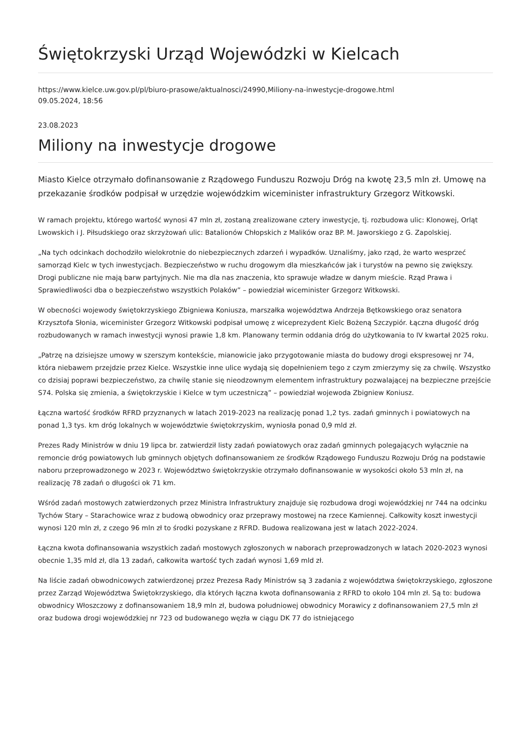Świętokrzyski Urząd Wojewódzki w Kielcach
https://www.kielce.uw.gov.pl/pl/biuro-prasowe/aktualnosci/24990,Miliony-na-inwestycje-drogowe.html
09.05.2024, 18:56
23.08.2023
Miliony na inwestycje drogowe
Miasto Kielce otrzymało dofinansowanie z Rządowego Funduszu Rozwoju Dróg na kwotę 23,5 mln zł. Umowę na przekazanie środków podpisał w urzędzie wojewódzkim wiceminister infrastruktury Grzegorz Witkowski.
W ramach projektu, którego wartość wynosi 47 mln zł, zostaną zrealizowane cztery inwestycje, tj. rozbudowa ulic: Klonowej, Orląt Lwowskich i J. Piłsudskiego oraz skrzyżowań ulic: Batalionów Chłopskich z Malików oraz BP. M. Jaworskiego z G. Zapolskiej.
„Na tych odcinkach dochodziło wielokrotnie do niebezpiecznych zdarzeń i wypadków. Uznaliśmy, jako rząd, że warto wesprzeć samorząd Kielc w tych inwestycjach. Bezpieczeństwo w ruchu drogowym dla mieszkańców jak i turystów na pewno się zwiększy. Drogi publiczne nie mają barw partyjnych. Nie ma dla nas znaczenia, kto sprawuje władze w danym mieście. Rząd Prawa i Sprawiedliwości dba o bezpieczeństwo wszystkich Polaków” – powiedział wiceminister Grzegorz Witkowski.
W obecności wojewody świętokrzyskiego Zbigniewa Koniusza, marszałka województwa Andrzeja Bętkowskiego oraz senatora Krzysztofa Słonia, wiceminister Grzegorz Witkowski podpisał umowę z wiceprezydent Kielc Bożeną Szczypiór. Łączna długość dróg rozbudowanych w ramach inwestycji wynosi prawie 1,8 km. Planowany termin oddania dróg do użytkowania to IV kwartał 2025 roku.
„Patrzę na dzisiejsze umowy w szerszym kontekście, mianowicie jako przygotowanie miasta do budowy drogi ekspresowej nr 74, która niebawem przejdzie przez Kielce. Wszystkie inne ulice wydają się dopełnieniem tego z czym zmierzymy się za chwilę. Wszystko co dzisiaj poprawi bezpieczeństwo, za chwilę stanie się nieodzownym elementem infrastruktury pozwalającej na bezpieczne przejście S74. Polska się zmienia, a świętokrzyskie i Kielce w tym uczestniczą” – powiedział wojewoda Zbigniew Koniusz.
Łączna wartość środków RFRD przyznanych w latach 2019-2023 na realizację ponad 1,2 tys. zadań gminnych i powiatowych na ponad 1,3 tys. km dróg lokalnych w województwie świętokrzyskim, wyniosła ponad 0,9 mld zł.
Prezes Rady Ministrów w dniu 19 lipca br. zatwierdził listy zadań powiatowych oraz zadań gminnych polegających wyłącznie na remoncie dróg powiatowych lub gminnych objętych dofinansowaniem ze środków Rządowego Funduszu Rozwoju Dróg na podstawie naboru przeprowadzonego w 2023 r. Województwo świętokrzyskie otrzymało dofinansowanie w wysokości około 53 mln zł, na realizację 78 zadań o długości ok 71 km.
Wśród zadań mostowych zatwierdzonych przez Ministra Infrastruktury znajduje się rozbudowa drogi wojewódzkiej nr 744 na odcinku Tychów Stary – Starachowice wraz z budową obwodnicy oraz przeprawy mostowej na rzece Kamiennej. Całkowity koszt inwestycji wynosi 120 mln zł, z czego 96 mln zł to środki pozyskane z RFRD. Budowa realizowana jest w latach 2022-2024.
Łączna kwota dofinansowania wszystkich zadań mostowych zgłoszonych w naborach przeprowadzonych w latach 2020-2023 wynosi obecnie 1,35 mld zł, dla 13 zadań, całkowita wartość tych zadań wynosi 1,69 mld zł.
Na liście zadań obwodnicowych zatwierdzonej przez Prezesa Rady Ministrów są 3 zadania z województwa świętokrzyskiego, zgłoszone przez Zarząd Województwa Świętokrzyskiego, dla których łączna kwota dofinansowania z RFRD to około 104 mln zł. Są to: budowa obwodnicy Włoszczowy z dofinansowaniem 18,9 mln zł, budowa południowej obwodnicy Morawicy z dofinansowaniem 27,5 mln zł oraz budowa drogi wojewódzkiej nr 723 od budowanego węzła w ciągu DK 77 do istniejącego